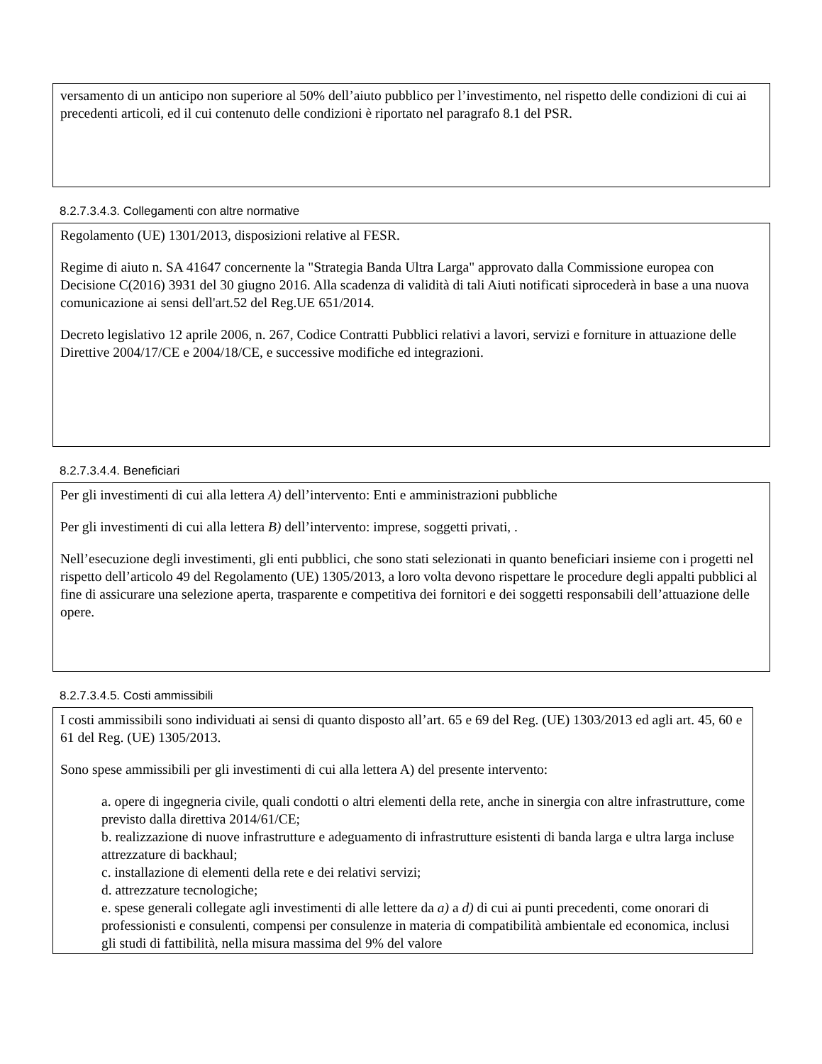versamento di un anticipo non superiore al 50% dell’aiuto pubblico per l’investimento, nel rispetto delle condizioni di cui ai precedenti articoli, ed il cui contenuto delle condizioni è riportato nel paragrafo 8.1 del PSR.
8.2.7.3.4.3. Collegamenti con altre normative
Regolamento (UE) 1301/2013, disposizioni relative al FESR.
Regime di aiuto n. SA 41647 concernente la "Strategia Banda Ultra Larga" approvato dalla Commissione europea con Decisione C(2016) 3931 del 30 giugno 2016. Alla scadenza di validità di tali Aiuti notificati siprocederà in base a una nuova comunicazione ai sensi dell'art.52 del Reg.UE 651/2014.
Decreto legislativo 12 aprile 2006, n. 267, Codice Contratti Pubblici relativi a lavori, servizi e forniture in attuazione delle Direttive 2004/17/CE e 2004/18/CE, e successive modifiche ed integrazioni.
8.2.7.3.4.4. Beneficiari
Per gli investimenti di cui alla lettera A) dell’intervento: Enti e amministrazioni pubbliche
Per gli investimenti di cui alla lettera B) dell’intervento: imprese, soggetti privati, .
Nell’esecuzione degli investimenti, gli enti pubblici, che sono stati selezionati in quanto beneficiari insieme con i progetti nel rispetto dell’articolo 49 del Regolamento (UE) 1305/2013, a loro volta devono rispettare le procedure degli appalti pubblici al fine di assicurare una selezione aperta, trasparente e competitiva dei fornitori e dei soggetti responsabili dell’attuazione delle opere.
8.2.7.3.4.5. Costi ammissibili
I costi ammissibili sono individuati ai sensi di quanto disposto all’art. 65 e 69 del Reg. (UE) 1303/2013 ed agli art. 45, 60 e 61 del Reg. (UE) 1305/2013.
Sono spese ammissibili per gli investimenti di cui alla lettera A) del presente intervento:
a. opere di ingegneria civile, quali condotti o altri elementi della rete, anche in sinergia con altre infrastrutture, come previsto dalla direttiva 2014/61/CE;
b. realizzazione di nuove infrastrutture e adeguamento di infrastrutture esistenti di banda larga e ultra larga incluse attrezzature di backhaul;
c. installazione di elementi della rete e dei relativi servizi;
d. attrezzature tecnologiche;
e. spese generali collegate agli investimenti di alle lettere da a) a d) di cui ai punti precedenti, come onorari di professionisti e consulenti, compensi per consulenze in materia di compatibilità ambientale ed economica, inclusi gli studi di fattibilità, nella misura massima del 9% del valore